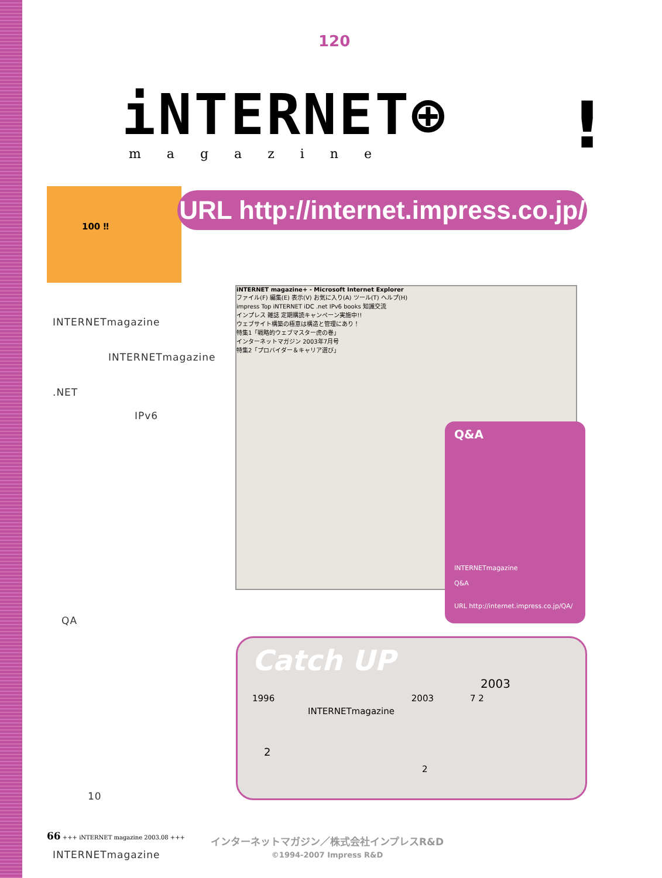120
iNTERNET⊕
magazine !
100 ‼
URL http://internet.impress.co.jp/
INTERNETmagazine
INTERNETmagazine
.NET
IPv6
QA
10
INTERNETmagazine
iNTERNET magazine+ - Microsoft Internet Explorer
ファイル(F) 編集(E) 表示(V) お気に入り(A) ツール(T) ヘルプ(H)
impress Top iNTERNET iDC .net IPv6 books 知識交流
インプレス 雑誌 定期購読キャンペーン実施中!!
ウェブサイト構築の極意は構造と管理にあり！
特集1「戦略的ウェブマスター虎の巻」
インターネットマガジン 2003年7月号
特集2「プロバイダー＆キャリア選び」
Q&A
INTERNETmagazine
Q&A
URL http://internet.impress.co.jp/QA/
Catch UP
2003
1996 2003 7 2
INTERNETmagazine
2
2
66 +++ iNTERNET magazine 2003.08 +++
インターネットマガジン／株式会社インプレスR&D
©1994-2007 Impress R&D